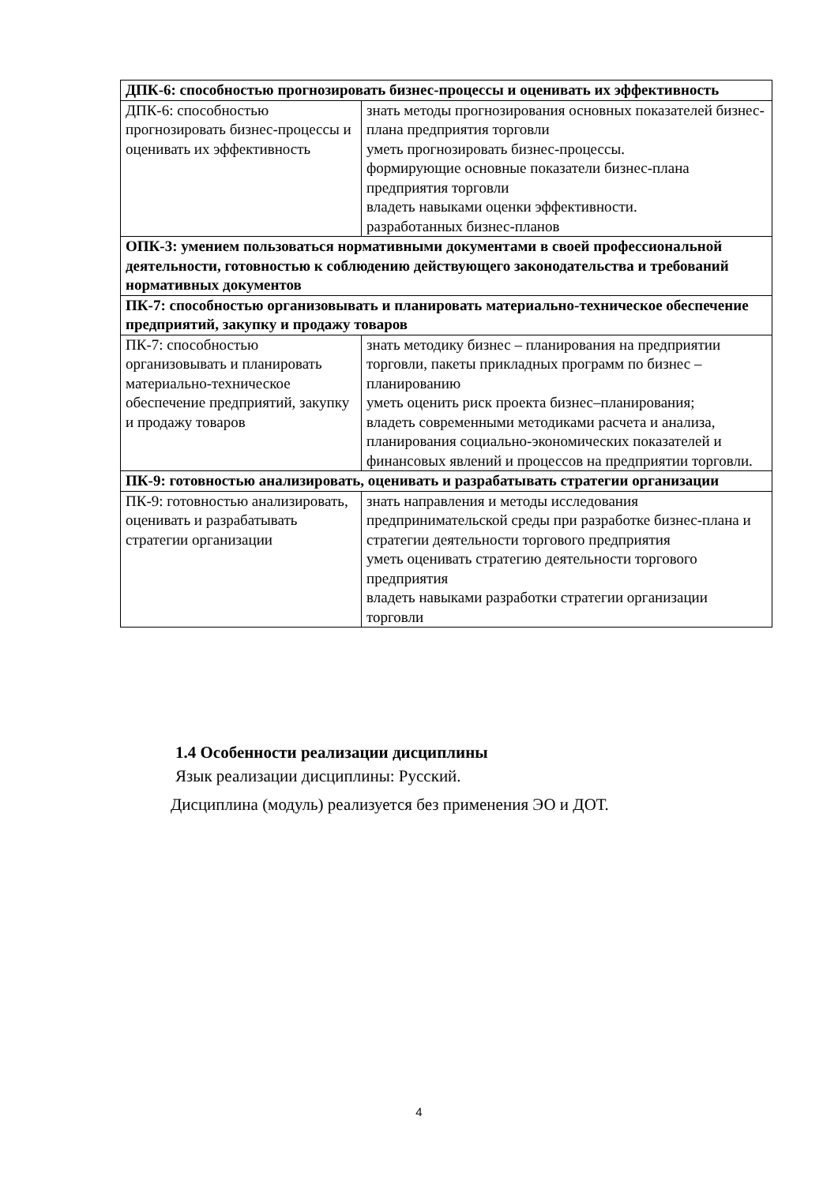| ДПК-6: способностью прогнозировать бизнес-процессы и оценивать их эффективность | |
| ДПК-6: способностью прогнозировать бизнес-процессы и оценивать их эффективность | знать методы прогнозирования основных показателей бизнес-плана предприятия торговли уметь прогнозировать бизнес-процессы. формирующие основные показатели бизнес-плана предприятия торговли владеть навыками оценки эффективности. разработанных бизнес-планов |
| ОПК-3: умением пользоваться нормативными документами в своей профессиональной деятельности, готовностью к соблюдению действующего законодательства и требований нормативных документов | |
| ПК-7: способностью организовывать и планировать материально-техническое обеспечение предприятий, закупку и продажу товаров | |
| ПК-7: способностью организовывать и планировать материально-техническое обеспечение предприятий, закупку и продажу товаров | знать методику бизнес – планирования на предприятии торговли, пакеты прикладных программ по бизнес – планированию уметь оценить риск проекта бизнес–планирования; владеть современными методиками расчета и анализа, планирования социально-экономических показателей и финансовых явлений и процессов на предприятии торговли. |
| ПК-9: готовностью анализировать, оценивать и разрабатывать стратегии организации | |
| ПК-9: готовностью анализировать, оценивать и разрабатывать стратегии организации | знать направления и методы исследования предпринимательской среды при разработке бизнес-плана и стратегии деятельности торгового предприятия уметь оценивать стратегию деятельности торгового предприятия владеть навыками разработки стратегии организации торговли |
1.4 Особенности реализации дисциплины
Язык реализации дисциплины: Русский.
Дисциплина (модуль) реализуется без применения ЭО и ДОТ.
4